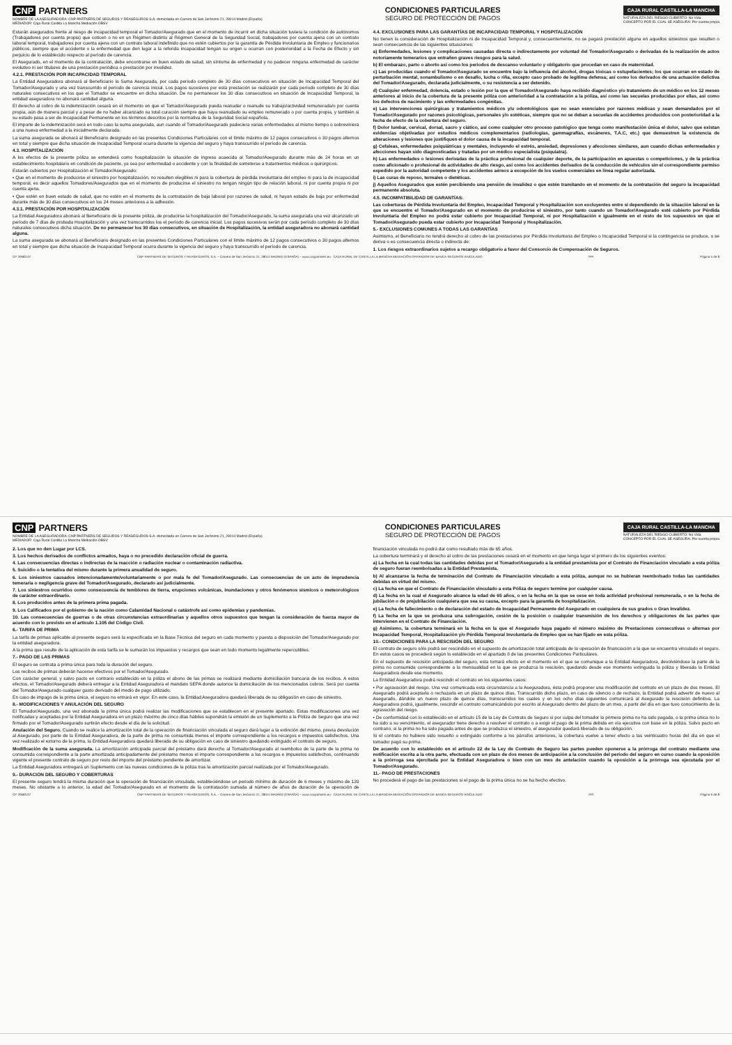CNP PARTNERS
NOMBRE DE LA ASEGURADORA: CNP PARTNERS DE SEGUROS Y REASEGUROS S.A. domiciliada en Carrera de San Jerónimo 21, 28014 Madrid (España)
MEDIADOR: Caja Rural Castilla La Mancha Mediación OBSV
CONDICIONES PARTICULARES
SEGURO DE PROTECCIÓN DE PAGOS
CAJA RURAL CASTILLA-LA MANCHA
NATURALEZA DEL RIESGO CUBIERTO: No Vida
CONCEPTO POR EL CUAL SE ASEGURA: Por cuenta propia
Estarán asegurados frente al riesgo de incapacidad temporal el Tomador/Asegurado que en el momento de incurrir en dicha situación tuviera la condición de autónomos (Trabajadores por cuenta propia) que coticen o no en un Régimen distinto al Régimen General de la Seguridad Social, trabajadores por cuenta ajena con un contrato laboral temporal, trabajadores por cuenta ajena con un contrato laboral indefinido que no estén cubiertos por la garantía de Pérdida Involuntaria de Empleo y funcionarios públicos, siempre que el accidente o la enfermedad que den lugar a la referida incapacidad tengan su origen u ocurran con posterioridad a la Fecha de Efecto y sin perjuicio de lo establecido respecto al período de carencia.
El Asegurado, en el momento de la contratación, debe encontrarse en buen estado de salud, sin síntoma de enfermedad y no padecer ninguna enfermedad de carácter evolutivo ni ser titulares de una prestación periódica o prestación por invalidez.
4.2.1. PRESTACIÓN POR INCAPACIDAD TEMPORAL
La Entidad Aseguradora abonará al Beneficiario la Suma Asegurada, por cada período completo de 30 días consecutivos en situación de Incapacidad Temporal del Tomador/Asegurado y una vez transcurrido el período de carencia inicial. Los pagos sucesivos por esta prestación se realizarán por cada período completo de 30 días naturales consecutivos en los que el Tomador se encuentre en dicha situación. De no permanecer los 30 días consecutivos en situación de Incapacidad Temporal, la entidad aseguradora no abonará cantidad alguna.
El derecho al cobro de la indemnización cesará en el momento en que el Tomador/Asegurado pueda reanudar o reanude su trabajo/actividad remunerada/o por cuenta propia, aún de manera parcial y a pesar de no haber alcanzado su total curación siempre que haya reanudado su empleo remunerado o por cuenta propia, y también si su estado pasa a ser de Incapacidad Permanente en los términos descritos por la normativa de la Seguridad Social española.
El importe de la indemnización será en todo caso la suma asegurada, aun cuando el Tomador/Asegurado padeciera varias enfermedades al mismo tiempo o sobreviniera a una nueva enfermedad a la inicialmente declarada.
La suma asegurada se abonará al Beneficiario designado en las presentes Condiciones Particulares con el límite máximo de 12 pagos consecutivos o 30 pagos alternos en total y siempre que dicha situación de Incapacidad Temporal ocurra durante la vigencia del seguro y haya transcurrido el período de carencia.
4.3. HOSPITALIZACIÓN
A los efectos de la presente póliza se entenderá como hospitalización la situación de ingreso acaecida al Tomador/Asegurado durante más de 24 horas en un establecimiento hospitalario en condición de paciente, ya sea por enfermedad o accidente y con la finalidad de someterse a tratamientos médicos o quirúrgicos.
Estarán cubiertos por Hospitalización el Tomador/Asegurado:
• Que en el momento de producirse el siniestro por hospitalización, no resulten elegibles ni para la cobertura de pérdida involuntaria del empleo ni para la de incapacidad temporal, es decir aquellos Tomadores/Asegurados que en el momento de producirse el siniestro no tengan ningún tipo de relación laboral, ni por cuenta propia ni por cuenta ajena.
• Que estén en buen estado de salud, que no estén en el momento de la contratación de baja laboral por razones de salud, ni hayan estado de baja por enfermedad durante más de 30 días consecutivos en los 24 meses anteriores a la adhesión.
4.3.1. PRESTACIÓN POR HOSPITALIZACIÓN
La Entidad Aseguradora abonará al Beneficiario de la presente póliza, de producirse la hospitalización del Tomador/Asegurado, la suma asegurada una vez alcanzado un período de 7 días de probada Hospitalización y una vez transcurridos los el período de carencia inicial. Los pagos sucesivos serán por cada período completo de 30 días naturales consecutivos dicha situación. De no permanecer los 30 días consecutivos, en situación de Hospitalización, la entidad aseguradora no abonará cantidad alguna.
La suma asegurada se abonará al Beneficiario designado en las presentes Condiciones Particulares con el límite máximo de 12 pagos consecutivos o 30 pagos alternos en total y siempre que dicha situación de Incapacidad Temporal ocurra durante la vigencia del seguro y haya transcurrido el período de carencia.
4.4. EXCLUSIONES PARA LAS GARANTÍAS DE INCAPACIDAD TEMPORAL Y HOSPITALIZACIÓN
No tienen la consideración de Hospitalización ni de Incapacidad Temporal y, consecuentemente, no se pagará prestación alguna en aquellos siniestros que resulten o sean consecuencia de las siguientes situaciones:
a) Enfermedades, lesiones y complicaciones causadas directa o indirectamente por voluntad del Tomador/Asegurado o derivadas de la realización de actos notoriamente temerarios que entrañen graves riesgos para la salud.
b) El embarazo, parto o aborto así como los periodos de descanso voluntario y obligatorio que procedan en caso de maternidad.
c) Las producidas cuando el Tomador/Asegurado se encuentre bajo la influencia del alcohol, drogas tóxicas o estupefacientes; los que ocurran en estado de perturbación mental, sonambulismo o en desafío, lucha o riña, excepto caso probado de legítima defensa; así como los derivados de una actuación delictiva del Tomador/Asegurado, declarada judicialmente, o su resistencia a ser detenido.
d) Cualquier enfermedad, dolencia, estado o lesión por la que el Tomador/Asegurado haya recibido diagnóstico y/o tratamiento de un médico en los 12 meses anteriores al inicio de la cobertura de la presente póliza con anterioridad a la contratación a la póliza, así como las secuelas producidas por ellas, así como los defectos de nacimiento y las enfermedades congénitas.
e) Las intervenciones quirúrgicas y tratamientos médicos y/u odontológicos que no sean esenciales por razones médicas y sean demandados por el Tomador/Asegurado por razones psicológicas, personales y/o estéticas, siempre que no se deban a secuelas de accidentes producidos con posterioridad a la fecha de efecto de la cobertura del seguro.
f) Dolor lumbar, cervical, dorsal, sacro y ciático, así como cualquier otro proceso patológico que tenga como manifestación única el dolor, salvo que existan evidencias objetivadas por estudios médicos complementarios (radiologías, gammagrafías, escáneres, T.A.C, etc.) que demuestren la existencia de alteraciones y lesiones que justifiquen el dolor causa de la incapacidad temporal.
g) Cefaleas, enfermedades psiquiátricas y mentales, incluyendo el estrés, ansiedad, depresiones y afecciones similares, aun cuando dichas enfermedades y afecciones hayan sido diagnosticadas y tratadas por un médico especialista (psiquiatra).
h) Las enfermedades o lesiones derivadas de la práctica profesional de cualquier deporte, de la participación en apuestas o competiciones, y de la práctica como aficionado o profesional de actividades de alto riesgo, así como los accidentes derivados de la conducción de vehículos sin el correspondiente permiso expedido por la autoridad competente y los accidentes aéreos a excepción de los vuelos comerciales en línea regular autorizada.
i) Las curas de reposo, termales o dietéticas.
j) Aquellos Asegurados que estén percibiendo una pensión de invalidez o que estén tramitando en el momento de la contratación del seguro la incapacidad permanente absoluta.
4.5. INCOMPATIBILIDAD DE GARANTÍAS:
Las coberturas de Pérdida Involuntaria del Empleo, Incapacidad Temporal y Hospitalización son excluyentes entre sí dependiendo de la situación laboral en la que se encuentre el Tomador/Asegurado en el momento de producirse el siniestro, por tanto cuando un Tomador/Asegurado esté cubierto por Pérdida Involuntaria del Empleo no podrá estar cubierto por Incapacidad Temporal, ni por Hospitalización e igualmente en el resto de los supuestos en que el Tomador/Asegurado pueda estar cubierto por Incapacidad Temporal y Hospitalización.
5.- EXCLUSIONES COMUNES A TODAS LAS GARANTÍAS
Asimismo, el Beneficiario no tendrá derecho al cobro de las prestaciones por Pérdida Involuntaria del Empleo o Incapacidad Temporal si la contingencia se produce, o se deriva o es consecuencia directa o indirecta de:
1. Los riesgos extraordinarios sujetos a recargo obligatorio a favor del Consorcio de Compensación de Seguros.
CP 20683.07 CNP PARTNERS DE SEGUROS Y REASEGUROS, S.A. – Carrera de San Jerónimo 21, 28014 MADRID (ESPAÑA) – www.cnppartners.eu · CAJA RURAL DE CASTILLA LA MANCHA MEDIACIÓN OPERADOR DE BANCA-SEGUROS VINCULADO PPI Página 5 de 8
CNP PARTNERS
NOMBRE DE LA ASEGURADORA: CNP PARTNERS DE SEGUROS Y REASEGUROS S.A. domiciliada en Carrera de San Jerónimo 21, 28014 Madrid (España)
MEDIADOR: Caja Rural Castilla La Mancha Mediación OBSV
CONDICIONES PARTICULARES
SEGURO DE PROTECCIÓN DE PAGOS
CAJA RURAL CASTILLA-LA MANCHA
NATURALEZA DEL RIESGO CUBIERTO: No Vida
CONCEPTO POR EL CUAL SE ASEGURA: Por cuenta propia
2. Los que no den Lugar por LCS.
3. Los hechos derivados de conflictos armados, haya o no precedido declaración oficial de guerra.
4. Las consecuencias directas o indirectas de la reacción o radiación nuclear o contaminación radiactiva.
5. Suicidio o la tentativa del mismo durante la primera anualidad de seguro.
6. Los siniestros causados intencionadamente/voluntariamente o por mala fe del Tomador/Asegurado. Las consecuencias de un acto de imprudencia temeraria o negligencia grave del Tomador/Asegurado, declarado así judicialmente.
7. Los siniestros ocurridos como consecuencia de temblores de tierra, erupciones volcánicas, inundaciones y otros fenómenos sísmicos o meteorológicos de carácter extraordinario.
8. Los producidos antes de la primera prima pagada.
9. Los Calificados por el gobierno de la nación como Calamidad Nacional o catástrofe así como epidemias y pandemias.
10. Las consecuencias de guerras o de otras circunstancias extraordinarias y aquellos otros supuestos que tengan la consideración de fuerza mayor de acuerdo con lo previsto en el artículo 1.105 del Código Civil.
6.- TARIFA DE PRIMA
La tarifa de primas aplicable al presente seguro será la especificada en la Base Técnica del seguro en cada momento y puesta a disposición del Tomador/Asegurado por la entidad aseguradora.
A la prima que resulte de la aplicación de esta tarifa se le sumarán los impuestos y recargos que sean en todo momento legalmente repercutibles.
7.- PAGO DE LAS PRIMAS
El seguro se contrata a prima única para toda la duración del seguro.
Los recibos de primas deberán hacerse efectivos por el Tomador/Asegurado.
Con carácter general, y salvo pacto en contrario establecido en la póliza el abono de las primas se realizará mediante domiciliación bancaria de los recibos. A estos efectos, el Tomador/Asegurado deberá entregar a la Entidad Aseguradora el mandato SEPA donde autorice la domiciliación de los mencionados cobros. Será por cuenta del Tomador/Asegurado cualquier gasto derivado del medio de pago utilizado.
En caso de impago de la prima única, el seguro no entrará en vigor. En este caso, la Entidad Aseguradora quedará liberada de su obligación en caso de siniestro.
8.- MODIFICACIONES Y ANULACIÓN DEL SEGURO
El Tomador/Asegurado, una vez abonada la prima única podrá realizar las modificaciones que se establecen en el presente apartado. Estas modificaciones una vez notificadas y aceptadas por la Entidad Aseguradora en un plazo máximo de cinco días hábiles supondrán la emisión de un Suplemento a la Póliza de Seguro que una vez firmado por el Tomador/Asegurado surtirán efecto desde el día de la solicitud.
Anulación del Seguro. Cuando se realice la amortización total de la operación de financiación vinculada al seguro dará lugar a la extinción del mismo, previa devolución al Asegurado, por parte de la Entidad Aseguradora, de la parte de prima no consumida menos el importe correspondiente a los recargos e impuestos satisfechos. Una vez realizado el extorno de la prima, la Entidad Aseguradora quedará liberada de su obligación en caso de siniestro quedando extinguido el contrato de seguro.
Modificación de la suma asegurada. La amortización anticipada parcial del préstamo dará derecho al Tomador/Asegurado al reembolso de la parte de la prima no consumida correspondiente a la parte amortizada anticipadamente del préstamo menos el importe correspondiente a los recargos e impuestos satisfechos, continuando vigente el presente contrato de seguro por resto del importe del préstamo pendiente de amortizar.
La Entidad Aseguradora entregará un Suplemento con las nuevas condiciones de la póliza tras la amortización parcial realizada por el Tomador/Asegurado.
9.- DURACIÓN DEL SEGURO Y COBERTURAS
El presente seguro tendrá la misma duración que la operación de financiación vinculada, estableciéndose un periodo mínimo de duración de 6 meses y máximo de 120 meses. No obstante a lo anterior, la edad del Tomador/Asegurado en el momento de la contratación sumada al número de años de duración de la operación de financiación vinculada no podrá dar como resultado más de 65 años.
La cobertura terminará y el derecho al cobro de las prestaciones cesará en el momento en que tenga lugar el primero de los siguientes eventos:
a) La fecha en la cual todas las cantidades debidas por el Tomador/Asegurado a la entidad prestamista por el Contrato de Financiación vinculado a esta póliza de seguro fueran reembolsadas a la Entidad Prestamista.
b) Al alcanzarse la fecha de terminación del Contrato de Financiación vinculado a esta póliza, aunque no se hubieran reembolsado todas las cantidades debidas en virtud del mismo.
c) La fecha en que el Contrato de Financiación vinculado a esta Póliza de seguro termine por cualquier causa.
d) La fecha en la cual el Asegurado alcance la edad de 65 años, o en la fecha en la que se cese en toda actividad profesional remunerada, o en la fecha de jubilación o de prejubilación cualquiera que sea su causa, excepto para la garantía de hospitalización.
e) La fecha de fallecimiento o de declaración del estado de Incapacidad Permanente del Asegurado en cualquiera de sus grados o Gran Invalidez.
f) La fecha en la que se produzca una subrogación, cesión de la posición o cualquier transmisión de los derechos y obligaciones de las partes que intervienen en el Contrato de Financiación.
g) Asimismo, la cobertura terminará en la fecha en la que el Asegurado haya pagado el número máximo de Prestaciones consecutivas o alternas por Incapacidad Temporal, Hospitalización y/o Pérdida Temporal Involuntaria de Empleo que se han fijado en esta póliza.
10.- CONDICIONES PARA LA RESCISIÓN DEL SEGURO
El contrato de seguro sólo podrá ser rescindido en el supuesto de amortización total anticipada de la operación de financiación a la que se encuentra vinculado el seguro. En estos casos se procederá según lo establecido en el apartado 8 de las presentes Condiciones Particulares.
En el supuesto de rescisión anticipada del seguro, esta tomará efecto en el momento en el que se comunique a la Entidad Aseguradora, devolviéndose la parte de la prima no consumida correspondiente a la mensualidad en la que se produzca la rescisión, quedando desde ese momento extinguida la póliza y liberada la Entidad Aseguradora desde ese momento.
La Entidad Aseguradora podrá rescindir el contrato en los siguientes casos:
• Por agravación del riesgo. Una vez comunicada esta circunstancia a la Aseguradora, ésta podrá proponer una modificación del contrato en un plazo de dos meses. El Asegurado podrá aceptarla o rechazarla en un plazo de quince días. Transcurrido dicho plazo, en caso de silencio o de rechazo, la Entidad podrá advertir de nuevo al Asegurado, dándole un nuevo plazo de quince días, transcurridos los cuales y en los ocho días siguientes comunicará al Asegurado la rescisión definitiva. La Aseguradora podrá, igualmente, rescindir el contrato comunicándolo por escrito al Asegurado dentro del plazo de un mes, a partir del día en que tuvo conocimiento de la agravación del riesgo.
• De conformidad con lo establecido en el artículo 15 de la Ley de Contrato de Seguro si por culpa del tomador la primera prima no ha sido pagada, o la prima única no lo ha sido a su vencimiento, el asegurador tiene derecho a resolver el contrato o a exigir el pago de la prima debida en vía ejecutiva con base en la póliza. Salvo pacto en contrario, si la prima no ha sido pagada antes de que se produzca el siniestro, el asegurador quedará liberado de su obligación.
Si el contrato no hubiere sido resuelto o extinguido conforme a los párrafos anteriores, la cobertura vuelve a tener efecto a las veinticuatro horas del día en que el tomador pagó su prima.
De acuerdo con lo establecido en el artículo 22 de la Ley de Contrato de Seguro las partes pueden oponerse a la prórroga del contrato mediante una notificación escrita a la otra parte, efectuada con un plazo de dos meses de anticipación a la conclusión del período del seguro en curso cuando la oposición a la prórroga sea ejercitada por la Entidad Aseguradora o bien con un mes de antelación cuando la oposición a la prórroga sea ejecutada por el Tomador/Asegurado.
11.- PAGO DE PRESTACIONES
No procederá el pago de las prestaciones si el pago de la prima única no se ha hecho efectivo.
CP 20683.07 CNP PARTNERS DE SEGUROS Y REASEGUROS, S.A. – Carrera de San Jerónimo 21, 28014 MADRID (ESPAÑA) – www.cnppartners.eu · CAJA RURAL DE CASTILLA LA MANCHA MEDIACIÓN OPERADOR DE BANCA-SEGUROS VINCULADO PPI Página 6 de 8